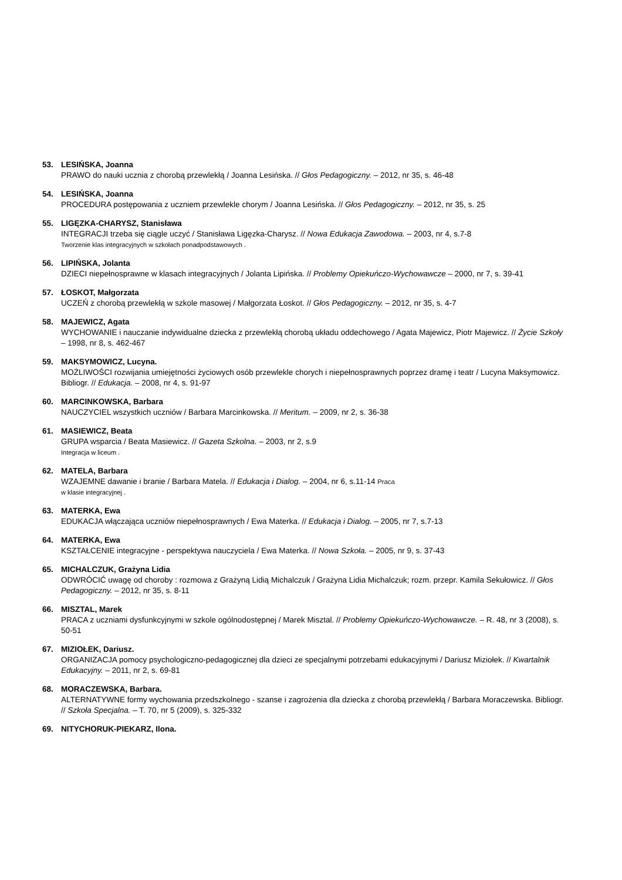53. LESIŃSKA, Joanna
PRAWO do nauki ucznia z chorobą przewlekłą / Joanna Lesińska. // Głos Pedagogiczny. – 2012, nr 35, s. 46-48
54. LESIŃSKA, Joanna
PROCEDURA postępowania z uczniem przewlekle chorym / Joanna Lesińska. // Głos Pedagogiczny. – 2012, nr 35, s. 25
55. LIGĘZKA-CHARYSZ, Stanisława
INTEGRACJI trzeba się ciągle uczyć / Stanisława Ligęzka-Charysz. // Nowa Edukacja Zawodowa. – 2003, nr 4, s.7-8
Tworzenie klas integracyjnych w szkołach ponadpodstawowych .
56. LIPIŃSKA, Jolanta
DZIECI niepełnosprawne w klasach integracyjnych / Jolanta Lipińska. // Problemy Opiekuńczo-Wychowawcze – 2000, nr 7, s. 39-41
57. ŁOSKOT, Małgorzata
UCZEŃ z chorobą przewlekłą w szkole masowej / Małgorzata Łoskot. // Głos Pedagogiczny. – 2012, nr 35, s. 4-7
58. MAJEWICZ, Agata
WYCHOWANIE i nauczanie indywidualne dziecka z przewlekłą chorobą układu oddechowego / Agata Majewicz, Piotr Majewicz. // Życie Szkoły – 1998, nr 8, s. 462-467
59. MAKSYMOWICZ, Lucyna.
MOŻLIWOŚCI rozwijania umiejętności życiowych osób przewlekle chorych i niepełnosprawnych poprzez dramę i teatr / Lucyna Maksymowicz. Bibliogr. // Edukacja. – 2008, nr 4, s. 91-97
60. MARCINKOWSKA, Barbara
NAUCZYCIEL wszystkich uczniów / Barbara Marcinkowska. // Meritum. – 2009, nr 2, s. 36-38
61. MASIEWICZ, Beata
GRUPA wsparcia / Beata Masiewicz. // Gazeta Szkolna. – 2003, nr 2, s.9
Integracja w liceum .
62. MATELA, Barbara
WZAJEMNE dawanie i branie / Barbara Matela. // Edukacja i Dialog. – 2004, nr 6, s.11-14 Praca
w klasie integracyjnej .
63. MATERKA, Ewa
EDUKACJA włączająca uczniów niepełnosprawnych / Ewa Materka. // Edukacja i Dialog. – 2005, nr 7, s.7-13
64. MATERKA, Ewa
KSZTAŁCENIE integracyjne - perspektywa nauczyciela / Ewa Materka. // Nowa Szkoła. – 2005, nr 9, s. 37-43
65. MICHALCZUK, Grażyna Lidia
ODWRÓCIĆ uwagę od choroby : rozmowa z Grażyną Lidią Michalczuk / Grażyna Lidia Michalczuk; rozm. przepr. Kamila Sekułowicz. // Głos Pedagogiczny. – 2012, nr 35, s. 8-11
66. MISZTAL, Marek
PRACA z uczniami dysfunkcyjnymi w szkole ogólnodostępnej / Marek Misztal. // Problemy Opiekuńczo-Wychowawcze. – R. 48, nr 3 (2008), s. 50-51
67. MIZIOŁEK, Dariusz.
ORGANIZACJA pomocy psychologiczno-pedagogicznej dla dzieci ze specjalnymi potrzebami edukacyjnymi / Dariusz Miziołek. // Kwartalnik Edukacyjny. – 2011, nr 2, s. 69-81
68. MORACZEWSKA, Barbara.
ALTERNATYWNE formy wychowania przedszkolnego - szanse i zagrożenia dla dziecka z chorobą przewlekłą / Barbara Moraczewska. Bibliogr. // Szkoła Specjalna. – T. 70, nr 5 (2009), s. 325-332
69. NITYCHORUK-PIEKARZ, Ilona.